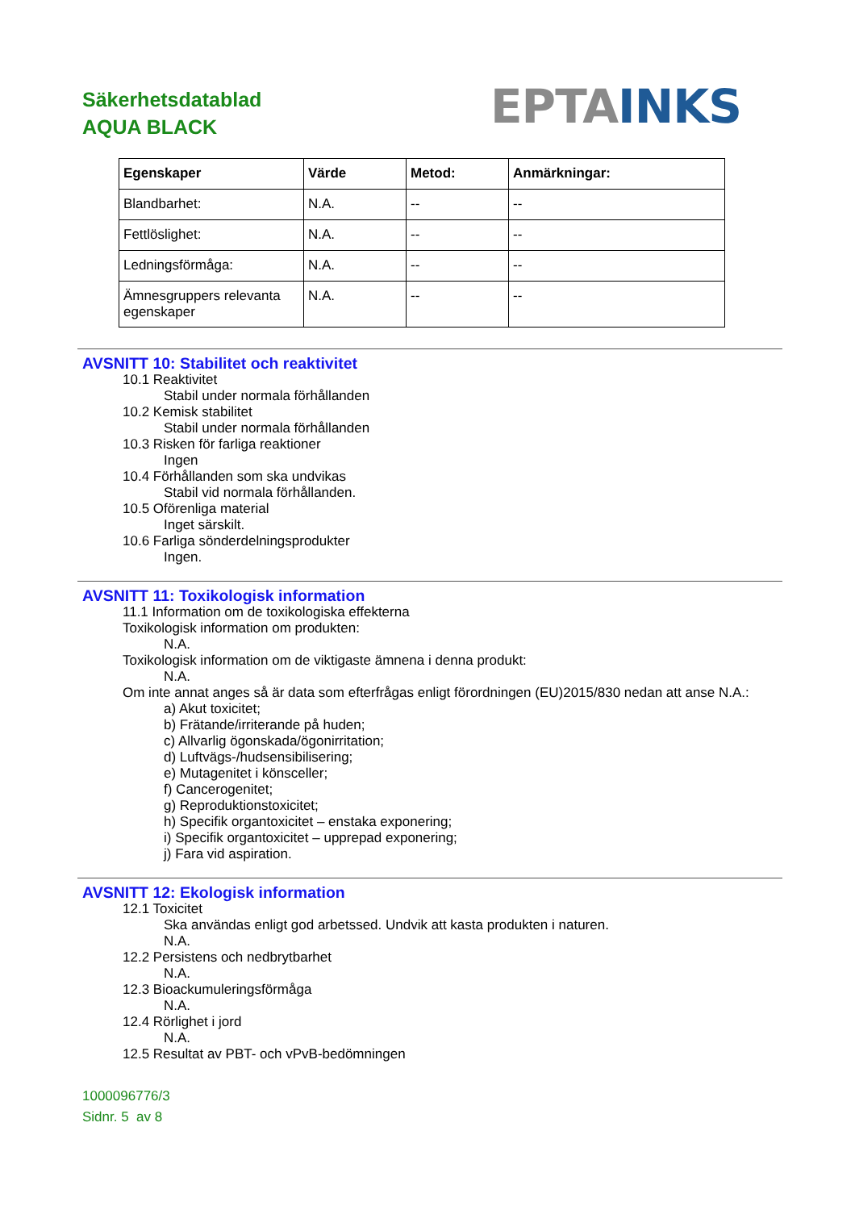Säkerhetsdatablad
AQUA BLACK
EPTA INKS
| Egenskaper | Värde | Metod: | Anmärkningar: |
| --- | --- | --- | --- |
| Blandbarhet: | N.A. | -- | -- |
| Fettlöslighet: | N.A. | -- | -- |
| Ledningsförmåga: | N.A. | -- | -- |
| Ämnesgruppers relevanta egenskaper | N.A. | -- | -- |
AVSNITT 10: Stabilitet och reaktivitet
10.1 Reaktivitet
Stabil under normala förhållanden
10.2 Kemisk stabilitet
Stabil under normala förhållanden
10.3 Risken för farliga reaktioner
Ingen
10.4 Förhållanden som ska undvikas
Stabil vid normala förhållanden.
10.5 Oförenliga material
Inget särskilt.
10.6 Farliga sönderdelningsprodukter
Ingen.
AVSNITT 11: Toxikologisk information
11.1 Information om de toxikologiska effekterna
Toxikologisk information om produkten:
N.A.
Toxikologisk information om de viktigaste ämnena i denna produkt:
N.A.
Om inte annat anges så är data som efterfrågas enligt förordningen (EU)2015/830 nedan att anse N.A.:
a) Akut toxicitet;
b) Frätande/irriterande på huden;
c) Allvarlig ögonskada/ögonirritation;
d) Luftvägs-/hudsensibilisering;
e) Mutagenitet i könsceller;
f) Cancerogenitet;
g) Reproduktionstoxicitet;
h) Specifik organtoxicitet – enstaka exponering;
i) Specifik organtoxicitet – upprepad exponering;
j) Fara vid aspiration.
AVSNITT 12: Ekologisk information
12.1 Toxicitet
Ska användas enligt god arbetssed. Undvik att kasta produkten i naturen.
N.A.
12.2 Persistens och nedbrytbarhet
N.A.
12.3 Bioackumuleringsförmåga
N.A.
12.4 Rörlighet i jord
N.A.
12.5 Resultat av PBT- och vPvB-bedömningen
1000096776/3
Sidnr. 5 av 8